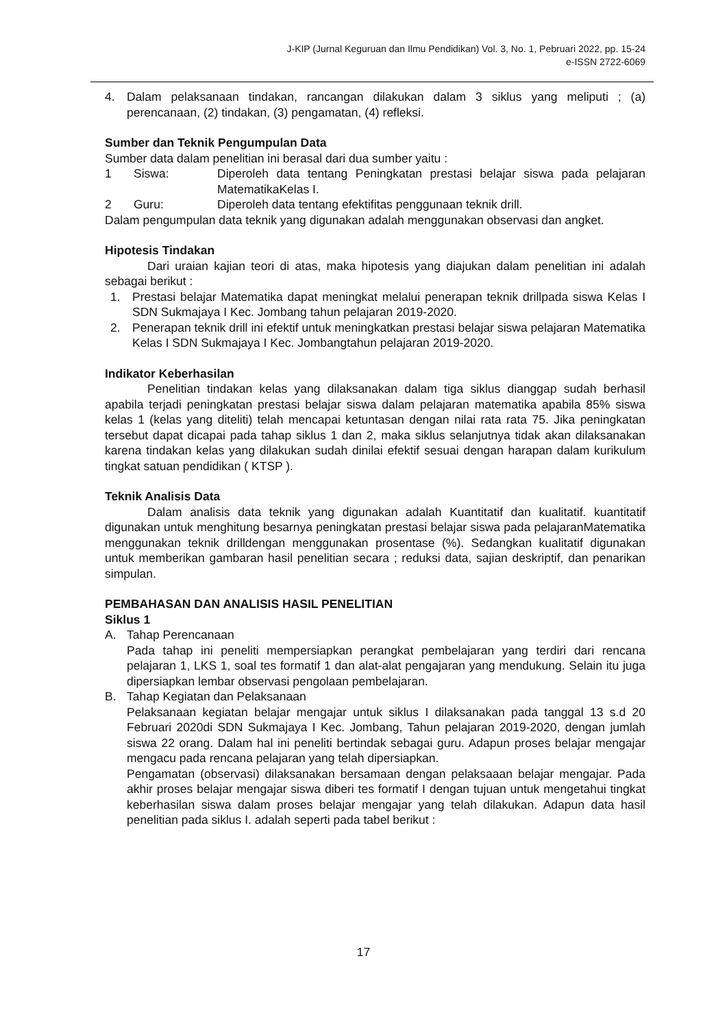J-KIP (Jurnal Keguruan dan Ilmu Pendidikan) Vol. 3, No. 1, Pebruari 2022, pp. 15-24
e-ISSN 2722-6069
4. Dalam pelaksanaan tindakan, rancangan dilakukan dalam 3 siklus yang meliputi ; (a) perencanaan, (2) tindakan, (3) pengamatan, (4) refleksi.
Sumber dan Teknik Pengumpulan Data
Sumber data dalam penelitian ini berasal dari dua sumber yaitu :
| 1 | Siswa: | Diperoleh data tentang Peningkatan prestasi belajar siswa pada pelajaran MatematikaKelas I. |
| 2 | Guru: | Diperoleh data tentang efektifitas penggunaan teknik drill. |
Dalam pengumpulan data teknik yang digunakan adalah menggunakan observasi dan angket.
Hipotesis Tindakan
Dari uraian kajian teori di atas, maka hipotesis yang diajukan dalam penelitian ini adalah sebagai berikut :
1. Prestasi belajar Matematika dapat meningkat melalui penerapan teknik drillpada siswa Kelas I SDN Sukmajaya I Kec. Jombang tahun pelajaran 2019-2020.
2. Penerapan teknik drill ini efektif untuk meningkatkan prestasi belajar siswa pelajaran Matematika Kelas I SDN Sukmajaya I Kec. Jombangtahun pelajaran 2019-2020.
Indikator Keberhasilan
Penelitian tindakan kelas yang dilaksanakan dalam tiga siklus dianggap sudah berhasil apabila terjadi peningkatan prestasi belajar siswa dalam pelajaran matematika apabila 85% siswa kelas 1 (kelas yang diteliti) telah mencapai ketuntasan dengan nilai rata rata 75. Jika peningkatan tersebut dapat dicapai pada tahap siklus 1 dan 2, maka siklus selanjutnya tidak akan dilaksanakan karena tindakan kelas yang dilakukan sudah dinilai efektif sesuai dengan harapan dalam kurikulum tingkat satuan pendidikan ( KTSP ).
Teknik Analisis Data
Dalam analisis data teknik yang digunakan adalah Kuantitatif dan kualitatif. kuantitatif digunakan untuk menghitung besarnya peningkatan prestasi belajar siswa pada pelajaranMatematika menggunakan teknik drilldengan menggunakan prosentase (%). Sedangkan kualitatif digunakan untuk memberikan gambaran hasil penelitian secara ; reduksi data, sajian deskriptif, dan penarikan simpulan.
PEMBAHASAN DAN ANALISIS HASIL PENELITIAN
Siklus 1
A. Tahap Perencanaan
Pada tahap ini peneliti mempersiapkan perangkat pembelajaran yang terdiri dari rencana pelajaran 1, LKS 1, soal tes formatif 1 dan alat-alat pengajaran yang mendukung. Selain itu juga dipersiapkan lembar observasi pengolaan pembelajaran.
B. Tahap Kegiatan dan Pelaksanaan
Pelaksanaan kegiatan belajar mengajar untuk siklus I dilaksanakan pada tanggal 13 s.d 20 Februari 2020di SDN Sukmajaya I Kec. Jombang, Tahun pelajaran 2019-2020, dengan jumlah siswa 22 orang. Dalam hal ini peneliti bertindak sebagai guru. Adapun proses belajar mengajar mengacu pada rencana pelajaran yang telah dipersiapkan.
Pengamatan (observasi) dilaksanakan bersamaan dengan pelaksaaan belajar mengajar. Pada akhir proses belajar mengajar siswa diberi tes formatif I dengan tujuan untuk mengetahui tingkat keberhasilan siswa dalam proses belajar mengajar yang telah dilakukan. Adapun data hasil penelitian pada siklus I. adalah seperti pada tabel berikut :
17